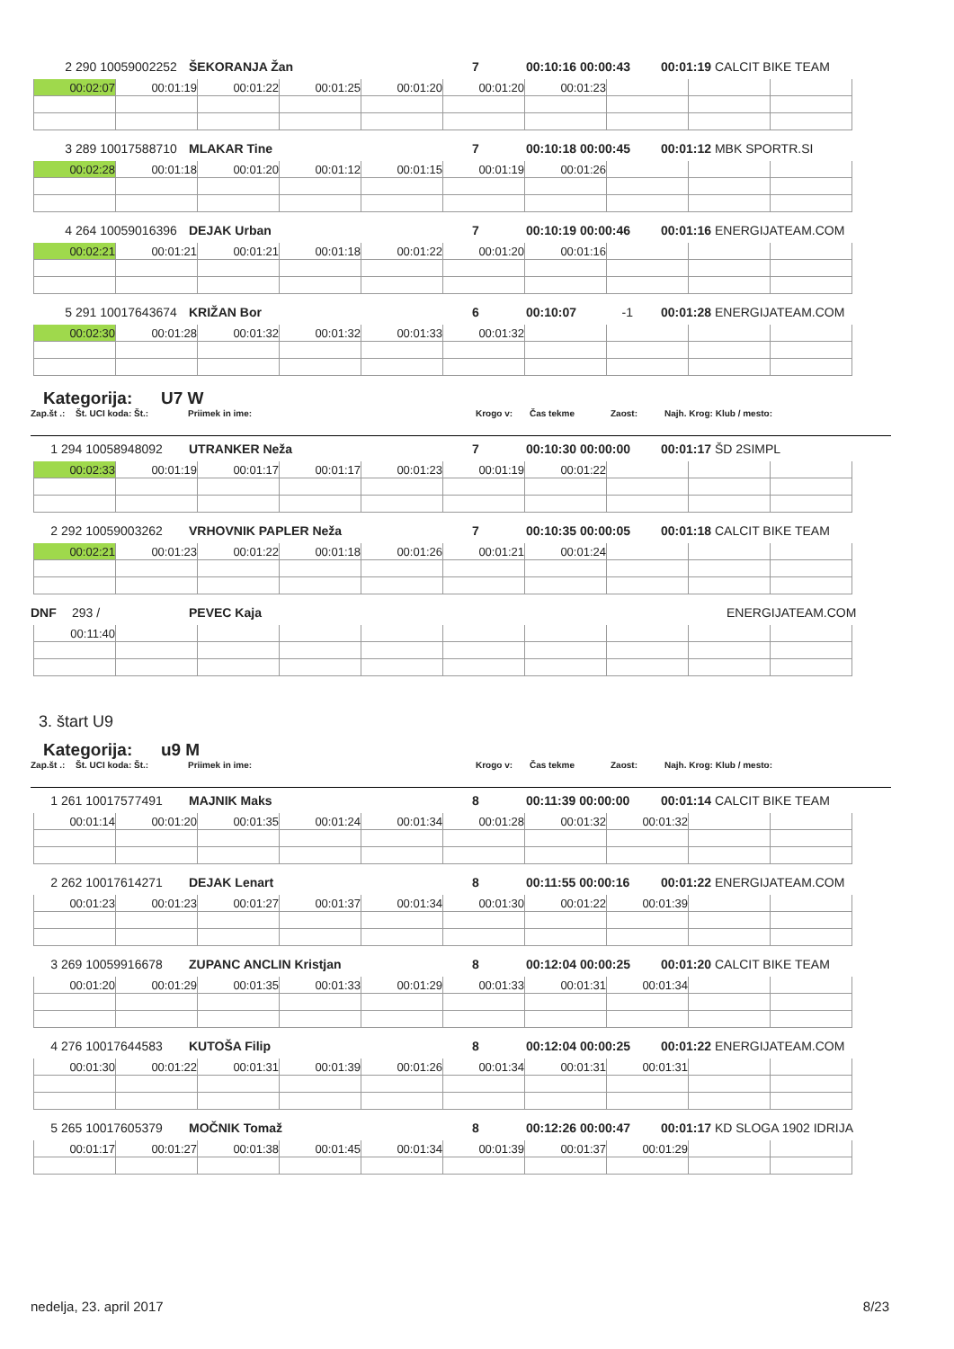2 290 10059002252 ŠEKORANJA Žan 7 00:10:16 00:00:43 00:01:19 CALCIT BIKE TEAM
| 00:02:07 | 00:01:19 | 00:01:22 | 00:01:25 | 00:01:20 | 00:01:20 | 00:01:23 | | | |
3 289 10017588710 MLAKAR Tine 7 00:10:18 00:00:45 00:01:12 MBK SPORTR.SI
| 00:02:28 | 00:01:18 | 00:01:20 | 00:01:12 | 00:01:15 | 00:01:19 | 00:01:26 | | | |
4 264 10059016396 DEJAK Urban 7 00:10:19 00:00:46 00:01:16 ENERGIJATEAM.COM
| 00:02:21 | 00:01:21 | 00:01:21 | 00:01:18 | 00:01:22 | 00:01:20 | 00:01:16 | | | |
5 291 10017643674 KRIŽAN Bor 6 00:10:07 -1 00:01:28 ENERGIJATEAM.COM
| 00:02:30 | 00:01:28 | 00:01:32 | 00:01:32 | 00:01:33 | 00:01:32 | | | | |
Kategorija: U7 W
Zap.št .: Št. UCI koda: Št.: Priimek in ime: Krogo v: Čas tekme Zaost: Najh. Krog: Klub / mesto:
1 294 10058948092 UTRANKER Neža 7 00:10:30 00:00:00 00:01:17 ŠD 2SIMPL
| 00:02:33 | 00:01:19 | 00:01:17 | 00:01:17 | 00:01:23 | 00:01:19 | 00:01:22 | | | |
2 292 10059003262 VRHOVNIK PAPLER Neža 7 00:10:35 00:00:05 00:01:18 CALCIT BIKE TEAM
| 00:02:21 | 00:01:23 | 00:01:22 | 00:01:18 | 00:01:26 | 00:01:21 | 00:01:24 | | | |
DNF 293 / PEVEC Kaja ENERGIJATEAM.COM
| 00:11:40 | | | | | | | | | |
3. štart U9
Kategorija: u9 M
Zap.št .: Št. UCI koda: Št.: Priimek in ime: Krogo v: Čas tekme Zaost: Najh. Krog: Klub / mesto:
1 261 10017577491 MAJNIK Maks 8 00:11:39 00:00:00 00:01:14 CALCIT BIKE TEAM
| 00:01:14 | 00:01:20 | 00:01:35 | 00:01:24 | 00:01:34 | 00:01:28 | 00:01:32 | 00:01:32 | | |
2 262 10017614271 DEJAK Lenart 8 00:11:55 00:00:16 00:01:22 ENERGIJATEAM.COM
| 00:01:23 | 00:01:23 | 00:01:27 | 00:01:37 | 00:01:34 | 00:01:30 | 00:01:22 | 00:01:39 | | |
3 269 10059916678 ZUPANC ANCLIN Kristjan 8 00:12:04 00:00:25 00:01:20 CALCIT BIKE TEAM
| 00:01:20 | 00:01:29 | 00:01:35 | 00:01:33 | 00:01:29 | 00:01:33 | 00:01:31 | 00:01:34 | | |
4 276 10017644583 KUTOŠA Filip 8 00:12:04 00:00:25 00:01:22 ENERGIJATEAM.COM
| 00:01:30 | 00:01:22 | 00:01:31 | 00:01:39 | 00:01:26 | 00:01:34 | 00:01:31 | 00:01:31 | | |
5 265 10017605379 MOČNIK Tomaž 8 00:12:26 00:00:47 00:01:17 KD SLOGA 1902 IDRIJA
| 00:01:17 | 00:01:27 | 00:01:38 | 00:01:45 | 00:01:34 | 00:01:39 | 00:01:37 | 00:01:29 | | |
nedelja, 23. april 2017 8/23